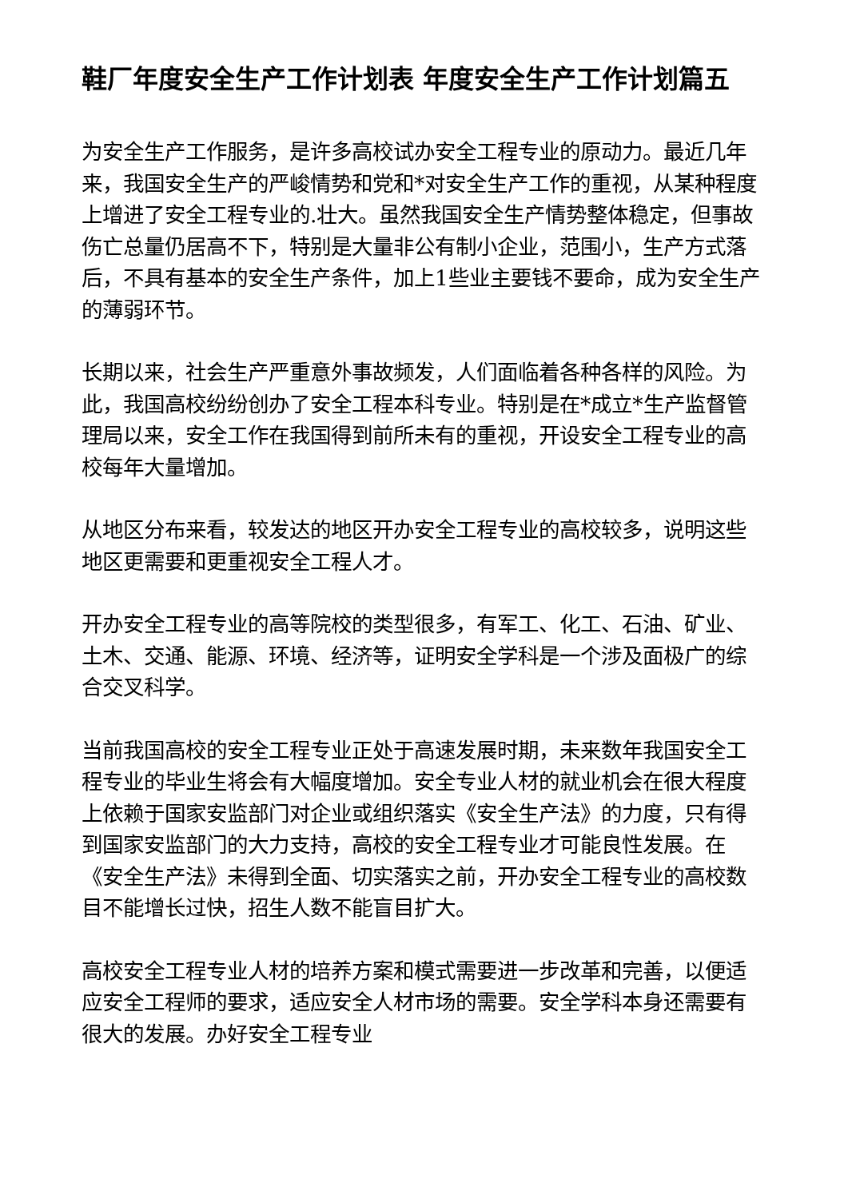鞋厂年度安全生产工作计划表 年度安全生产工作计划篇五
为安全生产工作服务，是许多高校试办安全工程专业的原动力。最近几年来，我国安全生产的严峻情势和党和*对安全生产工作的重视，从某种程度上增进了安全工程专业的.壮大。虽然我国安全生产情势整体稳定，但事故伤亡总量仍居高不下，特别是大量非公有制小企业，范围小，生产方式落后，不具有基本的安全生产条件，加上1些业主要钱不要命，成为安全生产的薄弱环节。
长期以来，社会生产严重意外事故频发，人们面临着各种各样的风险。为此，我国高校纷纷创办了安全工程本科专业。特别是在*成立*生产监督管理局以来，安全工作在我国得到前所未有的重视，开设安全工程专业的高校每年大量增加。
从地区分布来看，较发达的地区开办安全工程专业的高校较多，说明这些地区更需要和更重视安全工程人才。
开办安全工程专业的高等院校的类型很多，有军工、化工、石油、矿业、土木、交通、能源、环境、经济等，证明安全学科是一个涉及面极广的综合交叉科学。
当前我国高校的安全工程专业正处于高速发展时期，未来数年我国安全工程专业的毕业生将会有大幅度增加。安全专业人材的就业机会在很大程度上依赖于国家安监部门对企业或组织落实《安全生产法》的力度，只有得到国家安监部门的大力支持，高校的安全工程专业才可能良性发展。在《安全生产法》未得到全面、切实落实之前，开办安全工程专业的高校数目不能增长过快，招生人数不能盲目扩大。
高校安全工程专业人材的培养方案和模式需要进一步改革和完善，以便适应安全工程师的要求，适应安全人材市场的需要。安全学科本身还需要有很大的发展。办好安全工程专业